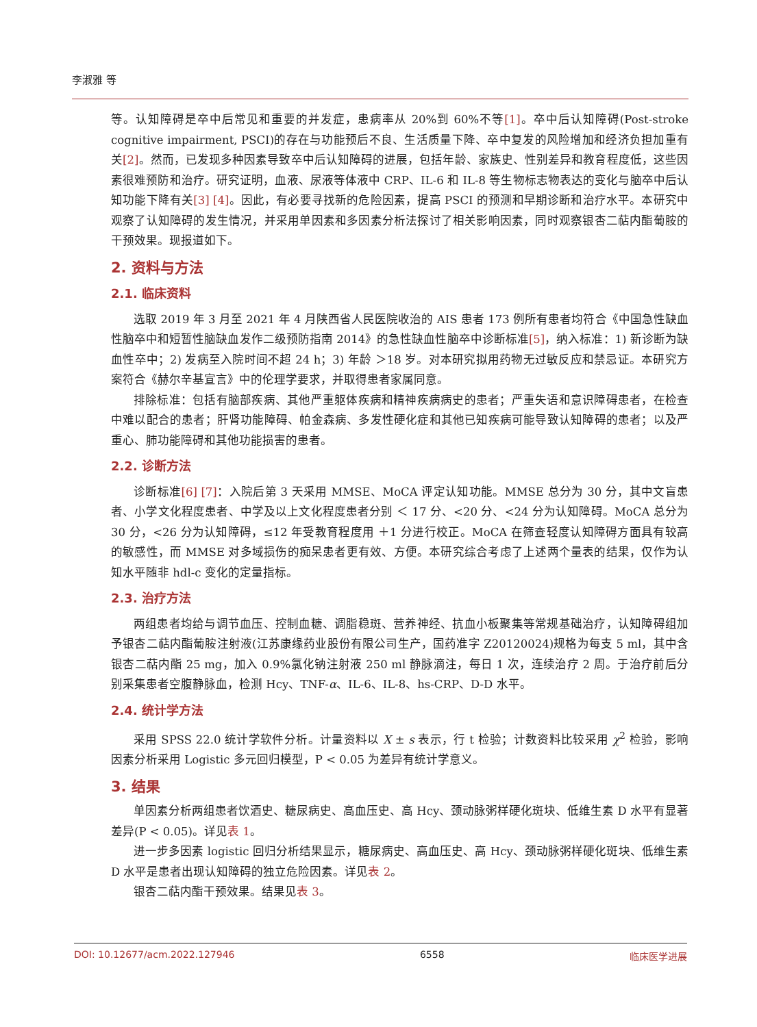李淑雅 等
等。认知障碍是卒中后常见和重要的并发症，患病率从 20%到 60%不等[1]。卒中后认知障碍(Post-stroke cognitive impairment, PSCI)的存在与功能预后不良、生活质量下降、卒中复发的风险增加和经济负担加重有关[2]。然而，已发现多种因素导致卒中后认知障碍的进展，包括年龄、家族史、性别差异和教育程度低，这些因素很难预防和治疗。研究证明，血液、尿液等体液中 CRP、IL-6 和 IL-8 等生物标志物表达的变化与脑卒中后认知功能下降有关[3] [4]。因此，有必要寻找新的危险因素，提高 PSCI 的预测和早期诊断和治疗水平。本研究中观察了认知障碍的发生情况，并采用单因素和多因素分析法探讨了相关影响因素，同时观察银杏二萜内酯葡胺的干预效果。现报道如下。
2. 资料与方法
2.1. 临床资料
选取 2019 年 3 月至 2021 年 4 月陕西省人民医院收治的 AIS 患者 173 例所有患者均符合《中国急性缺血性脑卒中和短暂性脑缺血发作二级预防指南 2014》的急性缺血性脑卒中诊断标准[5]，纳入标准：1) 新诊断为缺血性卒中；2) 发病至入院时间不超 24 h；3) 年龄 ＞18 岁。对本研究拟用药物无过敏反应和禁忌证。本研究方案符合《赫尔辛基宣言》中的伦理学要求，并取得患者家属同意。
排除标准：包括有脑部疾病、其他严重躯体疾病和精神疾病病史的患者；严重失语和意识障碍患者，在检查中难以配合的患者；肝肾功能障碍、帕金森病、多发性硬化症和其他已知疾病可能导致认知障碍的患者；以及严重心、肺功能障碍和其他功能损害的患者。
2.2. 诊断方法
诊断标准[6] [7]：入院后第 3 天采用 MMSE、MoCA 评定认知功能。MMSE 总分为 30 分，其中文盲患者、小学文化程度患者、中学及以上文化程度患者分别 ＜ 17 分、<20 分、<24 分为认知障碍。MoCA 总分为 30 分，<26 分为认知障碍，≤12 年受教育程度用 ＋1 分进行校正。MoCA 在筛查轻度认知障碍方面具有较高的敏感性，而 MMSE 对多域损伤的痴呆患者更有效、方便。本研究综合考虑了上述两个量表的结果，仅作为认知水平随非 hdl-c 变化的定量指标。
2.3. 治疗方法
两组患者均给与调节血压、控制血糖、调脂稳斑、营养神经、抗血小板聚集等常规基础治疗，认知障碍组加予银杏二萜内酯葡胺注射液(江苏康缘药业股份有限公司生产，国药准字 Z20120024)规格为每支 5 ml，其中含银杏二萜内酯 25 mg，加入 0.9%氯化钠注射液 250 ml 静脉滴注，每日 1 次，连续治疗 2 周。于治疗前后分别采集患者空腹静脉血，检测 Hcy、TNF-α、IL-6、IL-8、hs-CRP、D-D 水平。
2.4. 统计学方法
采用 SPSS 22.0 统计学软件分析。计量资料以 X ± s 表示，行 t 检验；计数资料比较采用 χ<sup>2</sup> 检验，影响因素分析采用 Logistic 多元回归模型，P < 0.05 为差异有统计学意义。
3. 结果
单因素分析两组患者饮酒史、糖尿病史、高血压史、高 Hcy、颈动脉粥样硬化斑块、低维生素 D 水平有显著差异(P < 0.05)。详见表 1。
进一步多因素 logistic 回归分析结果显示，糖尿病史、高血压史、高 Hcy、颈动脉粥样硬化斑块、低维生素 D 水平是患者出现认知障碍的独立危险因素。详见表 2。
银杏二萜内酯干预效果。结果见表 3。
DOI: 10.12677/acm.2022.127946 6558 临床医学进展